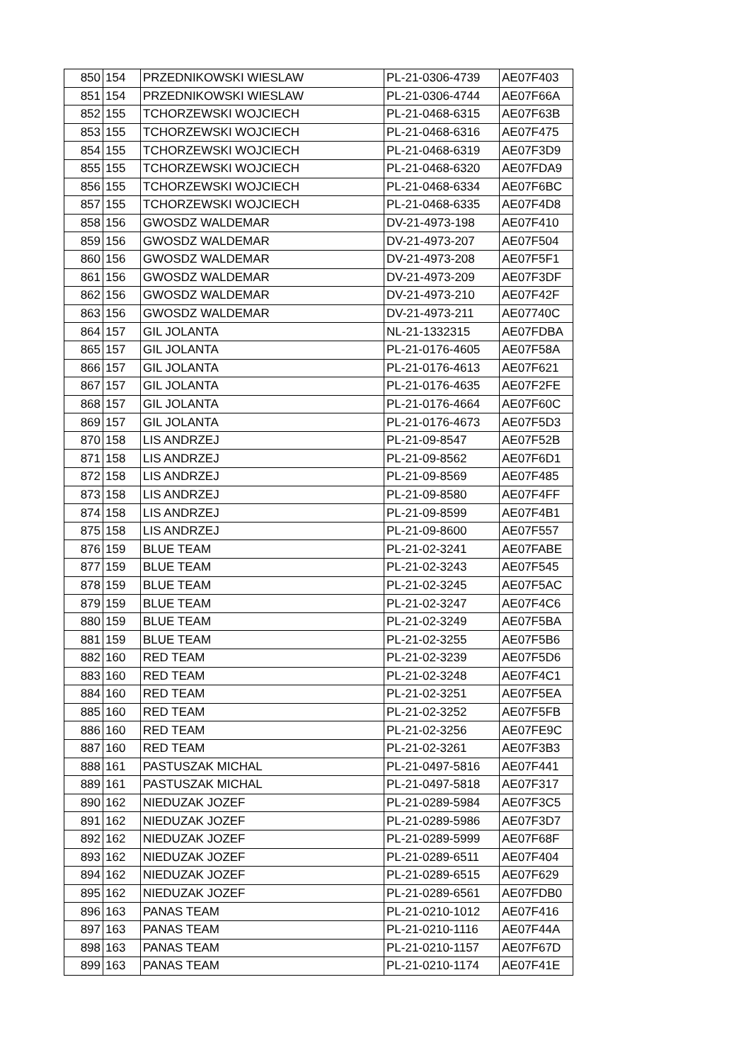| 850 | 154 | PRZEDNIKOWSKI WIESLAW | PL-21-0306-4739 | AE07F403 |
| 851 | 154 | PRZEDNIKOWSKI WIESLAW | PL-21-0306-4744 | AE07F66A |
| 852 | 155 | TCHORZEWSKI WOJCIECH | PL-21-0468-6315 | AE07F63B |
| 853 | 155 | TCHORZEWSKI WOJCIECH | PL-21-0468-6316 | AE07F475 |
| 854 | 155 | TCHORZEWSKI WOJCIECH | PL-21-0468-6319 | AE07F3D9 |
| 855 | 155 | TCHORZEWSKI WOJCIECH | PL-21-0468-6320 | AE07FDA9 |
| 856 | 155 | TCHORZEWSKI WOJCIECH | PL-21-0468-6334 | AE07F6BC |
| 857 | 155 | TCHORZEWSKI WOJCIECH | PL-21-0468-6335 | AE07F4D8 |
| 858 | 156 | GWOSDZ WALDEMAR | DV-21-4973-198 | AE07F410 |
| 859 | 156 | GWOSDZ WALDEMAR | DV-21-4973-207 | AE07F504 |
| 860 | 156 | GWOSDZ WALDEMAR | DV-21-4973-208 | AE07F5F1 |
| 861 | 156 | GWOSDZ WALDEMAR | DV-21-4973-209 | AE07F3DF |
| 862 | 156 | GWOSDZ WALDEMAR | DV-21-4973-210 | AE07F42F |
| 863 | 156 | GWOSDZ WALDEMAR | DV-21-4973-211 | AE07740C |
| 864 | 157 | GIL JOLANTA | NL-21-1332315 | AE07FDBA |
| 865 | 157 | GIL JOLANTA | PL-21-0176-4605 | AE07F58A |
| 866 | 157 | GIL JOLANTA | PL-21-0176-4613 | AE07F621 |
| 867 | 157 | GIL JOLANTA | PL-21-0176-4635 | AE07F2FE |
| 868 | 157 | GIL JOLANTA | PL-21-0176-4664 | AE07F60C |
| 869 | 157 | GIL JOLANTA | PL-21-0176-4673 | AE07F5D3 |
| 870 | 158 | LIS ANDRZEJ | PL-21-09-8547 | AE07F52B |
| 871 | 158 | LIS ANDRZEJ | PL-21-09-8562 | AE07F6D1 |
| 872 | 158 | LIS ANDRZEJ | PL-21-09-8569 | AE07F485 |
| 873 | 158 | LIS ANDRZEJ | PL-21-09-8580 | AE07F4FF |
| 874 | 158 | LIS ANDRZEJ | PL-21-09-8599 | AE07F4B1 |
| 875 | 158 | LIS ANDRZEJ | PL-21-09-8600 | AE07F557 |
| 876 | 159 | BLUE TEAM | PL-21-02-3241 | AE07FABE |
| 877 | 159 | BLUE TEAM | PL-21-02-3243 | AE07F545 |
| 878 | 159 | BLUE TEAM | PL-21-02-3245 | AE07F5AC |
| 879 | 159 | BLUE TEAM | PL-21-02-3247 | AE07F4C6 |
| 880 | 159 | BLUE TEAM | PL-21-02-3249 | AE07F5BA |
| 881 | 159 | BLUE TEAM | PL-21-02-3255 | AE07F5B6 |
| 882 | 160 | RED TEAM | PL-21-02-3239 | AE07F5D6 |
| 883 | 160 | RED TEAM | PL-21-02-3248 | AE07F4C1 |
| 884 | 160 | RED TEAM | PL-21-02-3251 | AE07F5EA |
| 885 | 160 | RED TEAM | PL-21-02-3252 | AE07F5FB |
| 886 | 160 | RED TEAM | PL-21-02-3256 | AE07FE9C |
| 887 | 160 | RED TEAM | PL-21-02-3261 | AE07F3B3 |
| 888 | 161 | PASTUSZAK MICHAL | PL-21-0497-5816 | AE07F441 |
| 889 | 161 | PASTUSZAK MICHAL | PL-21-0497-5818 | AE07F317 |
| 890 | 162 | NIEDUZAK JOZEF | PL-21-0289-5984 | AE07F3C5 |
| 891 | 162 | NIEDUZAK JOZEF | PL-21-0289-5986 | AE07F3D7 |
| 892 | 162 | NIEDUZAK JOZEF | PL-21-0289-5999 | AE07F68F |
| 893 | 162 | NIEDUZAK JOZEF | PL-21-0289-6511 | AE07F404 |
| 894 | 162 | NIEDUZAK JOZEF | PL-21-0289-6515 | AE07F629 |
| 895 | 162 | NIEDUZAK JOZEF | PL-21-0289-6561 | AE07FDB0 |
| 896 | 163 | PANAS TEAM | PL-21-0210-1012 | AE07F416 |
| 897 | 163 | PANAS TEAM | PL-21-0210-1116 | AE07F44A |
| 898 | 163 | PANAS TEAM | PL-21-0210-1157 | AE07F67D |
| 899 | 163 | PANAS TEAM | PL-21-0210-1174 | AE07F41E |